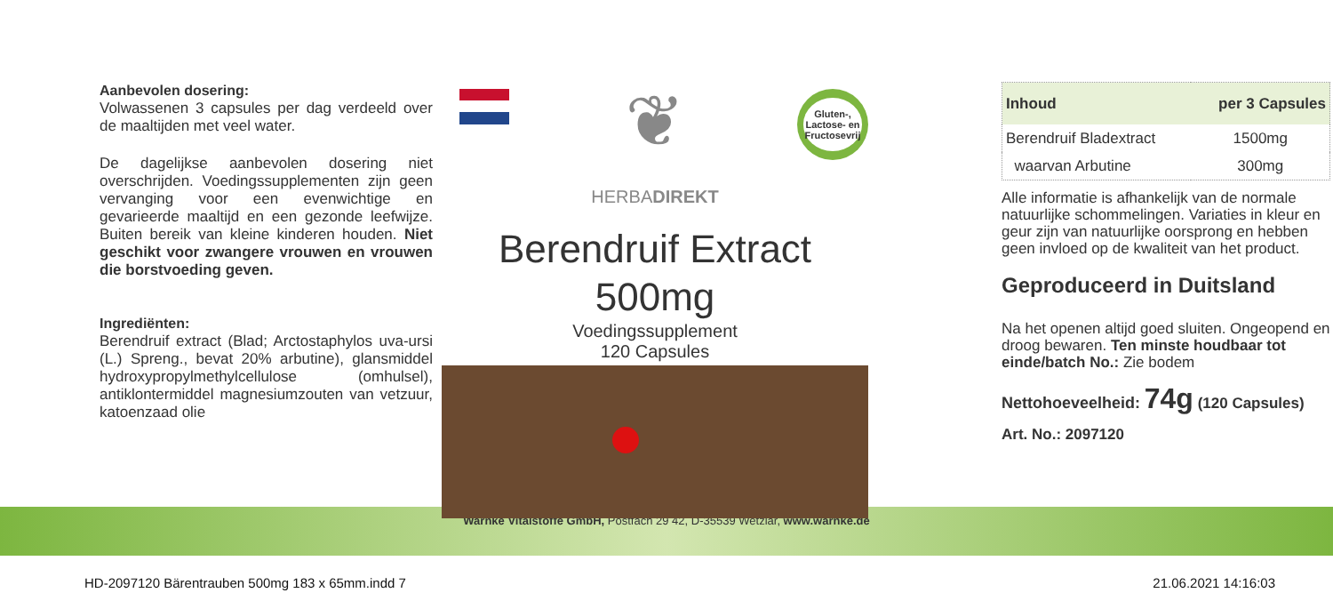Aanbevolen dosering:
Volwassenen 3 capsules per dag verdeeld over de maaltijden met veel water.
De dagelijkse aanbevolen dosering niet overschrijden. Voedingssupplementen zijn geen vervanging voor een evenwichtige en gevarieerde maaltijd en een gezonde leefwijze. Buiten bereik van kleine kinderen houden. Niet geschikt voor zwangere vrouwen en vrouwen die borstvoeding geven.
Ingrediënten:
Berendruif extract (Blad; Arctostaphylos uva-ursi (L.) Spreng., bevat 20% arbutine), glansmiddel hydroxypropylmethylcellulose (omhulsel), antiklontermiddel magnesiumzouten van vetzuur, katoenzaad olie
Gluten-,
Lactose- en
Fructosevrij
❦
HERBADIREKT
Berendruif Extract
500mg
Voedingssupplement
120 Capsules
| Inhoud | per 3 Capsules |
| --- | --- |
| Berendruif Bladextract | 1500mg |
| waarvan Arbutine | 300mg |
Alle informatie is afhankelijk van de normale natuurlijke schommelingen. Variaties in kleur en geur zijn van natuurlijke oorsprong en hebben geen invloed op de kwaliteit van het product.
Geproduceerd in Duitsland
Na het openen altijd goed sluiten. Ongeopend en droog bewaren. Ten minste houdbaar tot einde/batch No.: Zie bodem
Nettohoeveelheid: 74g (120 Capsules)
Art. No.: 2097120
Warnke Vitalstoffe GmbH, Postfach 29 42, D-35539 Wetzlar, www.warnke.de
HD-2097120 Bärentrauben 500mg 183 x 65mm.indd 7 21.06.2021 14:16:03